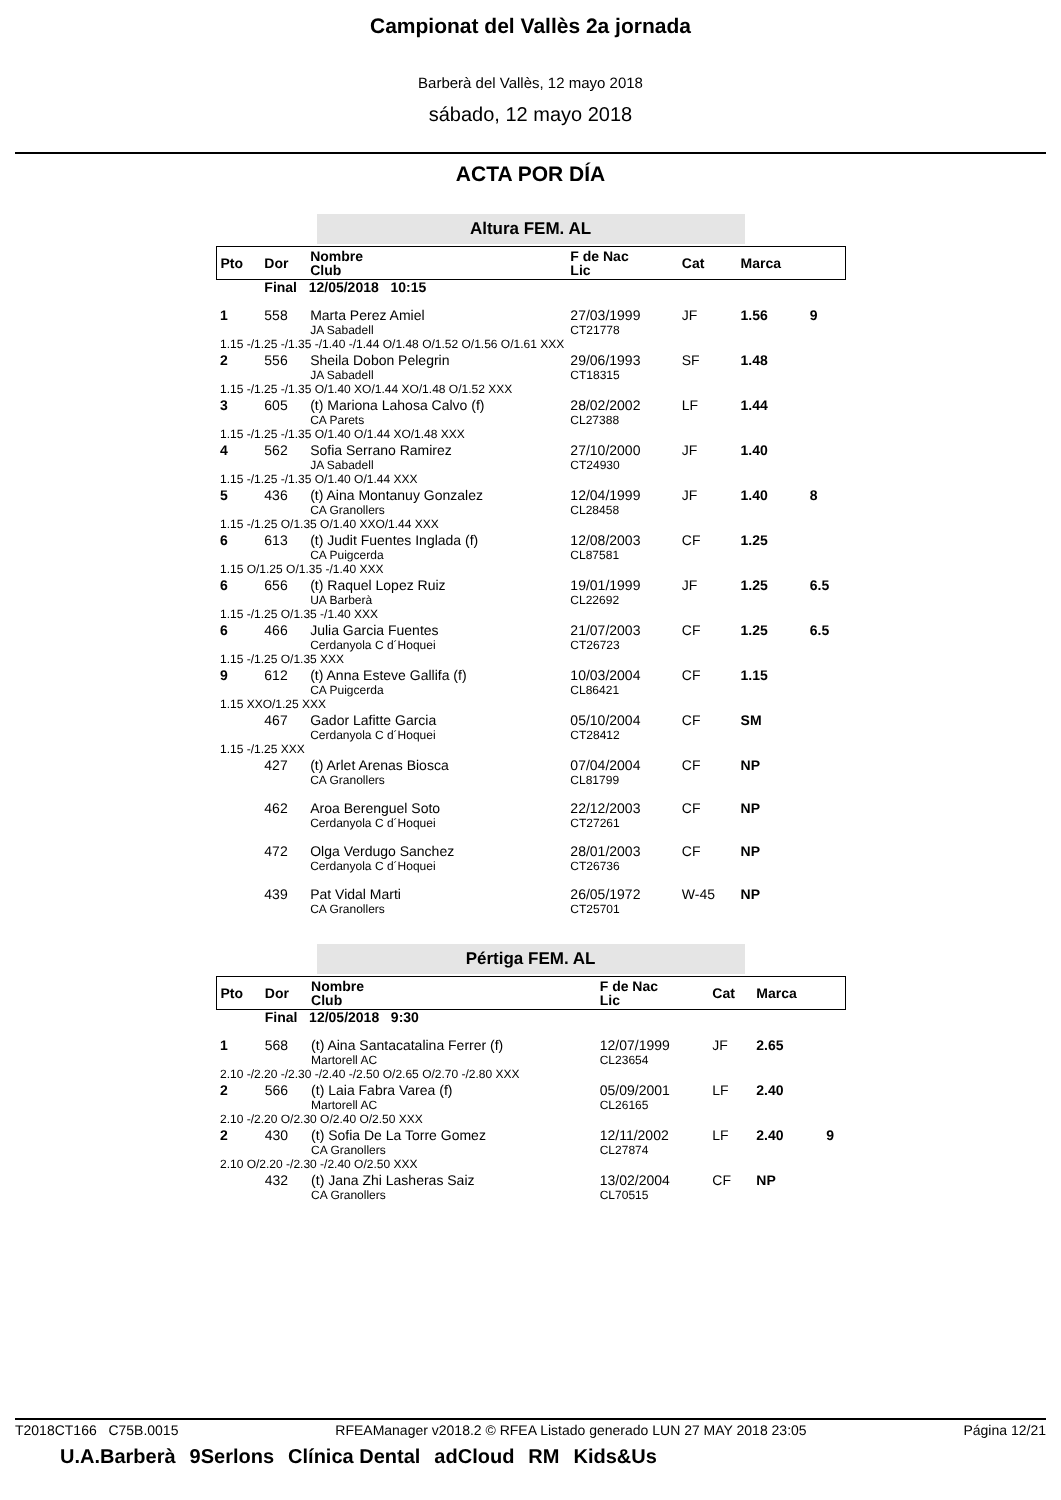Campionat del Vallès 2a jornada
Barberà del Vallès, 12 mayo 2018
sábado, 12 mayo 2018
ACTA POR DÍA
Altura FEM. AL
| Pto | Dor | Nombre Club | F de Nac Lic | Cat | Marca | |
| --- | --- | --- | --- | --- | --- | --- |
| | Final 12/05/2018 10:15 | | | | | |
| 1 | 558 | Marta Perez Amiel JA Sabadell | 27/03/1999 CT21778 | JF | 1.56 | 9 |
| 1.15 -/1.25 -/1.35 -/1.40 -/1.44 O/1.48 O/1.52 O/1.56 O/1.61 XXX | | | | | | |
| 2 | 556 | Sheila Dobon Pelegrin JA Sabadell | 29/06/1993 CT18315 | SF | 1.48 | |
| 1.15 -/1.25 -/1.35 O/1.40 XO/1.44 XO/1.48 O/1.52 XXX | | | | | | |
| 3 | 605 | (t) Mariona Lahosa Calvo (f) CA Parets | 28/02/2002 CL27388 | LF | 1.44 | |
| 1.15 -/1.25 -/1.35 O/1.40 O/1.44 XO/1.48 XXX | | | | | | |
| 4 | 562 | Sofia Serrano Ramirez JA Sabadell | 27/10/2000 CT24930 | JF | 1.40 | |
| 1.15 -/1.25 -/1.35 O/1.40 O/1.44 XXX | | | | | | |
| 5 | 436 | (t) Aina Montanuy Gonzalez CA Granollers | 12/04/1999 CL28458 | JF | 1.40 | 8 |
| 1.15 -/1.25 O/1.35 O/1.40 XXO/1.44 XXX | | | | | | |
| 6 | 613 | (t) Judit Fuentes Inglada (f) CA Puigcerda | 12/08/2003 CL87581 | CF | 1.25 | |
| 1.15 O/1.25 O/1.35 -/1.40 XXX | | | | | | |
| 6 | 656 | (t) Raquel Lopez Ruiz UA Barberà | 19/01/1999 CL22692 | JF | 1.25 | 6.5 |
| 1.15 -/1.25 O/1.35 -/1.40 XXX | | | | | | |
| 6 | 466 | Julia Garcia Fuentes Cerdanyola C d´Hoquei | 21/07/2003 CT26723 | CF | 1.25 | 6.5 |
| 1.15 -/1.25 O/1.35 XXX | | | | | | |
| 9 | 612 | (t) Anna Esteve Gallifa (f) CA Puigcerda | 10/03/2004 CL86421 | CF | 1.15 | |
| 1.15 XXO/1.25 XXX | | | | | | |
| | 467 | Gador Lafitte Garcia Cerdanyola C d´Hoquei | 05/10/2004 CT28412 | CF | SM | |
| 1.15 -/1.25 XXX | | | | | | |
| | 427 | (t) Arlet Arenas Biosca CA Granollers | 07/04/2004 CL81799 | CF | NP | |
| | 462 | Aroa Berenguel Soto Cerdanyola C d´Hoquei | 22/12/2003 CT27261 | CF | NP | |
| | 472 | Olga Verdugo Sanchez Cerdanyola C d´Hoquei | 28/01/2003 CT26736 | CF | NP | |
| | 439 | Pat Vidal Marti CA Granollers | 26/05/1972 CT25701 | W-45 | NP | |
Pértiga FEM. AL
| Pto | Dor | Nombre Club | F de Nac Lic | Cat | Marca | |
| --- | --- | --- | --- | --- | --- | --- |
| | Final 12/05/2018 9:30 | | | | | |
| 1 | 568 | (t) Aina Santacatalina Ferrer (f) Martorell AC | 12/07/1999 CL23654 | JF | 2.65 | |
| 2.10 -/2.20 -/2.30 -/2.40 -/2.50 O/2.65 O/2.70 -/2.80 XXX | | | | | | |
| 2 | 566 | (t) Laia Fabra Varea (f) Martorell AC | 05/09/2001 CL26165 | LF | 2.40 | |
| 2.10 -/2.20 O/2.30 O/2.40 O/2.50 XXX | | | | | | |
| 2 | 430 | (t) Sofia De La Torre Gomez CA Granollers | 12/11/2002 CL27874 | LF | 2.40 | 9 |
| 2.10 O/2.20 -/2.30 -/2.40 O/2.50 XXX | | | | | | |
| | 432 | (t) Jana Zhi Lasheras Saiz CA Granollers | 13/02/2004 CL70515 | CF | NP | |
T2018CT166 C75B.0015 RFEAManager v2018.2 © RFEA Listado generado LUN 27 MAY 2018 23:05 Página 12/21
U.A.Barberà 9Serlons Clínica Dental adCloud RM Kids&Us